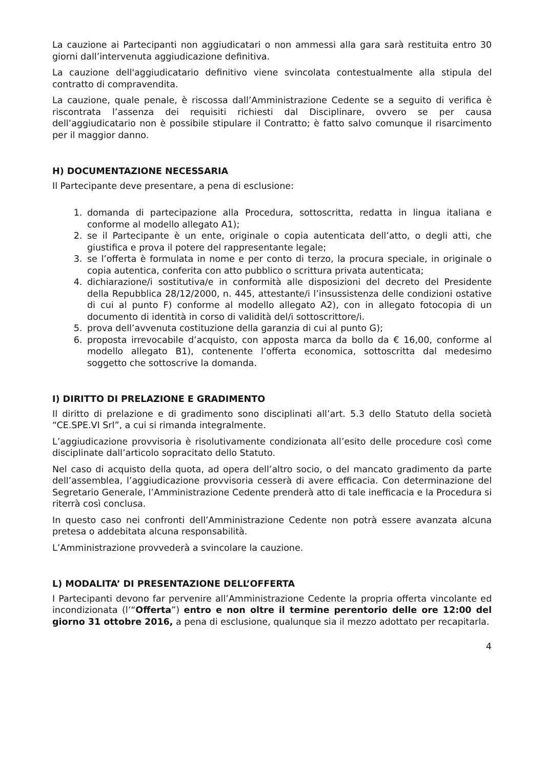La cauzione ai Partecipanti non aggiudicatari o non ammessi alla gara sarà restituita entro 30 giorni dall’intervenuta aggiudicazione definitiva.
La cauzione dell'aggiudicatario definitivo viene svincolata contestualmente alla stipula del contratto di compravendita.
La cauzione, quale penale, è riscossa dall’Amministrazione Cedente se a seguito di verifica è riscontrata l’assenza dei requisiti richiesti dal Disciplinare, ovvero se per causa dell’aggiudicatario non è possibile stipulare il Contratto; è fatto salvo comunque il risarcimento per il maggior danno.
H) DOCUMENTAZIONE NECESSARIA
Il Partecipante deve presentare, a pena di esclusione:
1. domanda di partecipazione alla Procedura, sottoscritta, redatta in lingua italiana e conforme al modello allegato A1);
2. se il Partecipante è un ente, originale o copia autenticata dell’atto, o degli atti, che giustifica e prova il potere del rappresentante legale;
3. se l’offerta è formulata in nome e per conto di terzo, la procura speciale, in originale o copia autentica, conferita con atto pubblico o scrittura privata autenticata;
4. dichiarazione/i sostitutiva/e in conformità alle disposizioni del decreto del Presidente della Repubblica 28/12/2000, n. 445, attestante/i l’insussistenza delle condizioni ostative di cui al punto F) conforme al modello allegato A2), con in allegato fotocopia di un documento di identità in corso di validità del/i sottoscrittore/i.
5. prova dell’avvenuta costituzione della garanzia di cui al punto G);
6. proposta irrevocabile d’acquisto, con apposta marca da bollo da € 16,00, conforme al modello allegato B1), contenente l’offerta economica, sottoscritta dal medesimo soggetto che sottoscrive la domanda.
I) DIRITTO DI PRELAZIONE E GRADIMENTO
Il diritto di prelazione e di gradimento sono disciplinati all’art. 5.3 dello Statuto della società “CE.SPE.VI Srl”, a cui si rimanda integralmente.
L’aggiudicazione provvisoria è risolutivamente condizionata all’esito delle procedure così come disciplinate dall’articolo sopracitato dello Statuto.
Nel caso di acquisto della quota, ad opera dell’altro socio, o del mancato gradimento da parte dell’assemblea, l’aggiudicazione provvisoria cesserà di avere efficacia. Con determinazione del Segretario Generale, l’Amministrazione Cedente prenderà atto di tale inefficacia e la Procedura si riterrà così conclusa.
In questo caso nei confronti dell’Amministrazione Cedente non potrà essere avanzata alcuna pretesa o addebitata alcuna responsabilità.
L’Amministrazione provvederà a svincolare la cauzione.
L) MODALITA’ DI PRESENTAZIONE DELL’OFFERTA
I Partecipanti devono far pervenire all’Amministrazione Cedente la propria offerta vincolante ed incondizionata (l’“Offerta”) entro e non oltre il termine perentorio delle ore 12:00 del giorno 31 ottobre 2016, a pena di esclusione, qualunque sia il mezzo adottato per recapitarla.
4